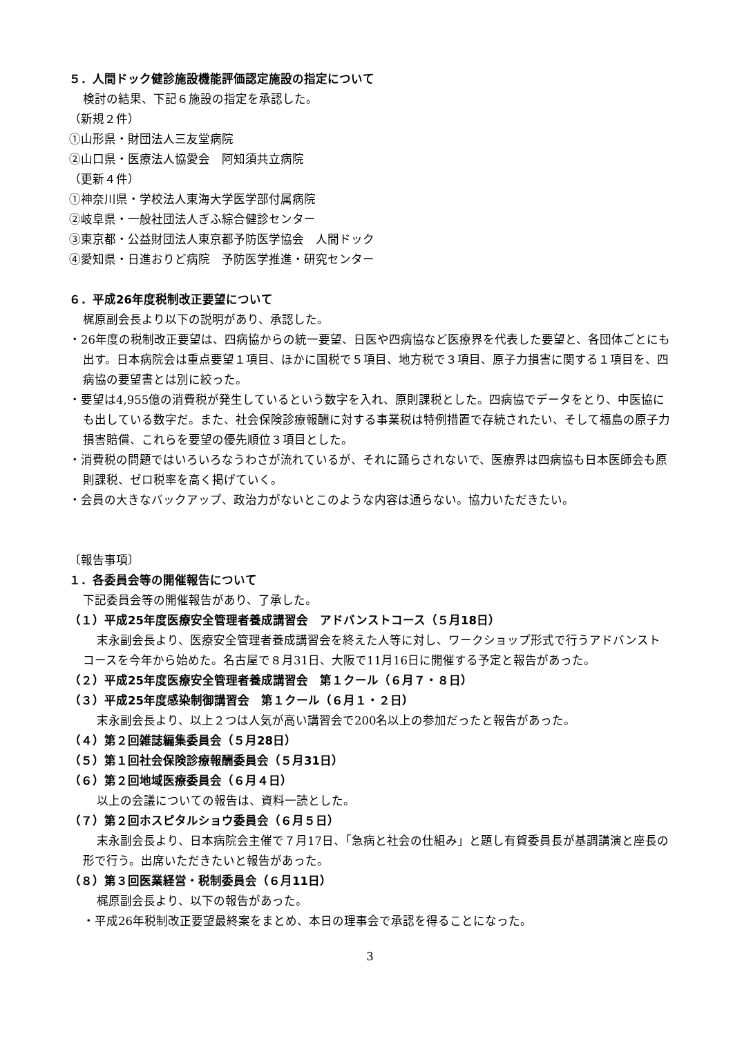５．人間ドック健診施設機能評価認定施設の指定について
検討の結果、下記６施設の指定を承認した。
（新規２件）
①山形県・財団法人三友堂病院
②山口県・医療法人協愛会　阿知須共立病院
（更新４件）
①神奈川県・学校法人東海大学医学部付属病院
②岐阜県・一般社団法人ぎふ綜合健診センター
③東京都・公益財団法人東京都予防医学協会　人間ドック
④愛知県・日進おりど病院　予防医学推進・研究センター
６．平成26年度税制改正要望について
梶原副会長より以下の説明があり、承認した。
・26年度の税制改正要望は、四病協からの統一要望、日医や四病協など医療界を代表した要望と、各団体ごとにも出す。日本病院会は重点要望１項目、ほかに国税で５項目、地方税で３項目、原子力損害に関する１項目を、四病協の要望書とは別に絞った。
・要望は4,955億の消費税が発生しているという数字を入れ、原則課税とした。四病協でデータをとり、中医協にも出している数字だ。また、社会保険診療報酬に対する事業税は特例措置で存続されたい、そして福島の原子力損害賠償、これらを要望の優先順位３項目とした。
・消費税の問題ではいろいろなうわさが流れているが、それに踊らされないで、医療界は四病協も日本医師会も原則課税、ゼロ税率を高く掲げていく。
・会員の大きなバックアップ、政治力がないとこのような内容は通らない。協力いただきたい。
〔報告事項〕
１．各委員会等の開催報告について
下記委員会等の開催報告があり、了承した。
（１）平成25年度医療安全管理者養成講習会　アドバンストコース（５月18日）
末永副会長より、医療安全管理者養成講習会を終えた人等に対し、ワークショップ形式で行うアドバンストコースを今年から始めた。名古屋で８月31日、大阪で11月16日に開催する予定と報告があった。
（２）平成25年度医療安全管理者養成講習会　第１クール（６月７・８日）
（３）平成25年度感染制御講習会　第１クール（６月１・２日）
末永副会長より、以上２つは人気が高い講習会で200名以上の参加だったと報告があった。
（４）第２回雑誌編集委員会（５月28日）
（５）第１回社会保険診療報酬委員会（５月31日）
（６）第２回地域医療委員会（６月４日）
以上の会議についての報告は、資料一読とした。
（７）第２回ホスピタルショウ委員会（６月５日）
末永副会長より、日本病院会主催で７月17日、「急病と社会の仕組み」と題し有賀委員長が基調講演と座長の形で行う。出席いただきたいと報告があった。
（８）第３回医業経営・税制委員会（６月11日）
梶原副会長より、以下の報告があった。
・平成26年税制改正要望最終案をまとめ、本日の理事会で承認を得ることになった。
3